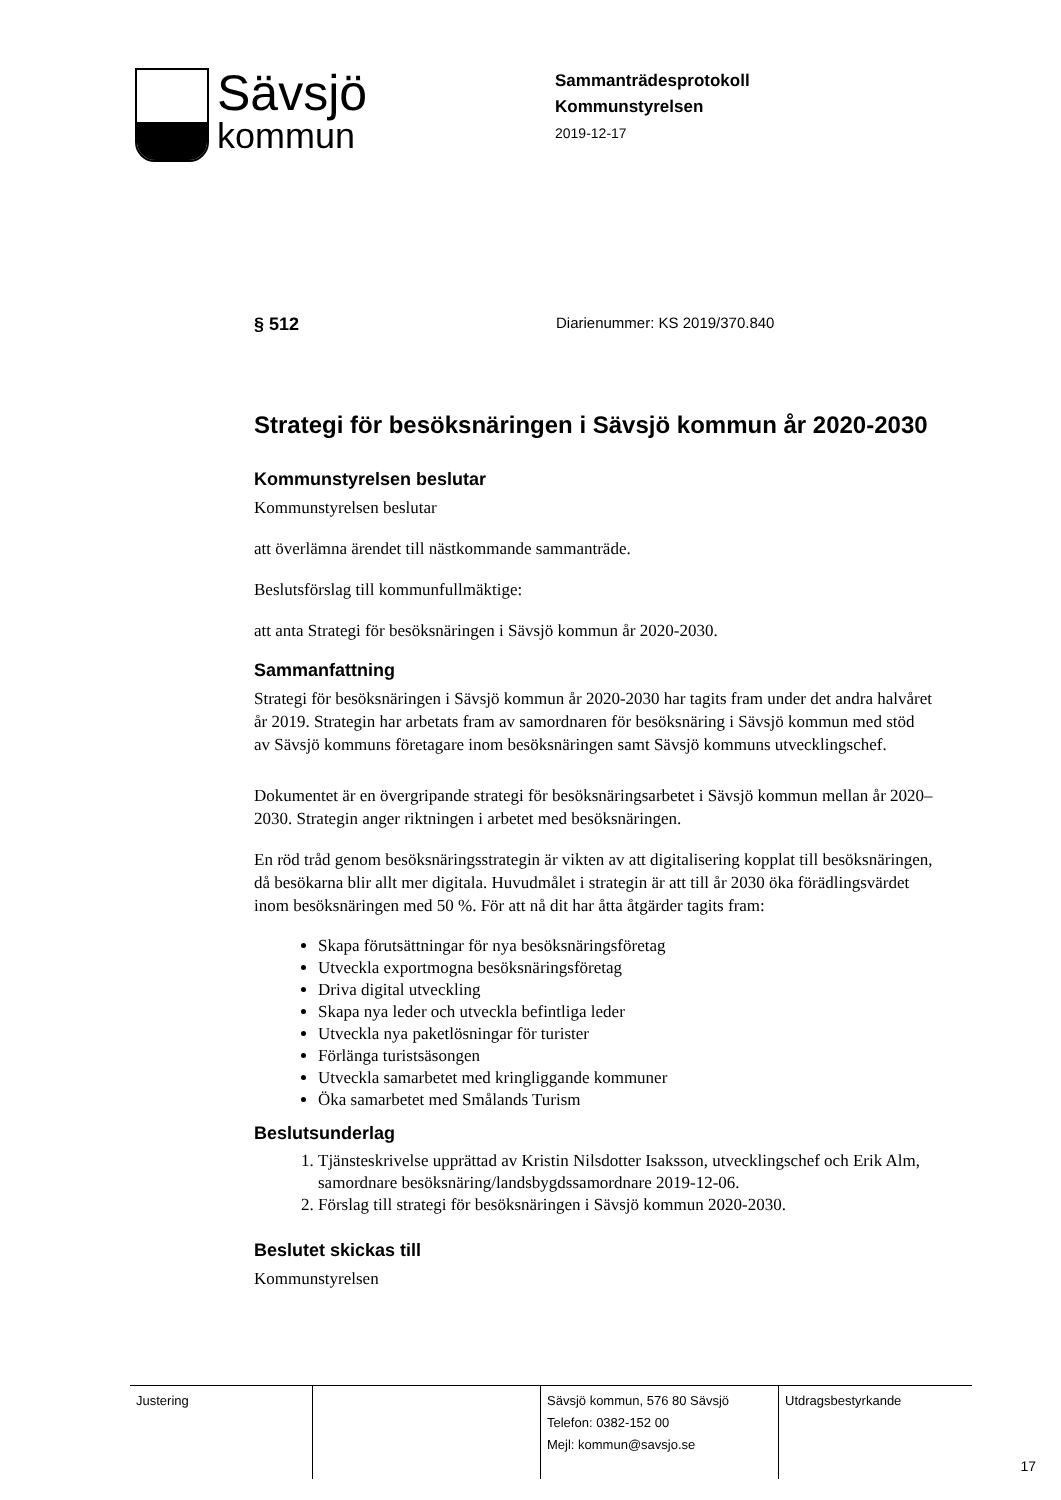Sävsjö
kommun
Sammanträdesprotokoll
Kommunstyrelsen
2019-12-17
§ 512 Diarienummer: KS 2019/370.840
Strategi för besöksnäringen i Sävsjö kommun år 2020-2030
Kommunstyrelsen beslutar
Kommunstyrelsen beslutar
att överlämna ärendet till nästkommande sammanträde.
Beslutsförslag till kommunfullmäktige:
att anta Strategi för besöksnäringen i Sävsjö kommun år 2020-2030.
Sammanfattning
Strategi för besöksnäringen i Sävsjö kommun år 2020-2030 har tagits fram under det andra halvåret år 2019. Strategin har arbetats fram av samordnaren för besöksnäring i Sävsjö kommun med stöd av Sävsjö kommuns företagare inom besöksnäringen samt Sävsjö kommuns utvecklingschef.
Dokumentet är en övergripande strategi för besöksnäringsarbetet i Sävsjö kommun mellan år 2020–2030. Strategin anger riktningen i arbetet med besöksnäringen.
En röd tråd genom besöksnäringsstrategin är vikten av att digitalisering kopplat till besöksnäringen, då besökarna blir allt mer digitala. Huvudmålet i strategin är att till år 2030 öka förädlingsvärdet inom besöksnäringen med 50 %. För att nå dit har åtta åtgärder tagits fram:
Skapa förutsättningar för nya besöksnäringsföretag
Utveckla exportmogna besöksnäringsföretag
Driva digital utveckling
Skapa nya leder och utveckla befintliga leder
Utveckla nya paketlösningar för turister
Förlänga turistsäsongen
Utveckla samarbetet med kringliggande kommuner
Öka samarbetet med Smålands Turism
Beslutsunderlag
1. Tjänsteskrivelse upprättad av Kristin Nilsdotter Isaksson, utvecklingschef och Erik Alm, samordnare besöksnäring/landsbygdssamordnare 2019-12-06.
2. Förslag till strategi för besöksnäringen i Sävsjö kommun 2020-2030.
Beslutet skickas till
Kommunstyrelsen
| Justering | | Sävsjö kommun, 576 80 Sävsjö Telefon: 0382-152 00 Mejl: kommun@savsjo.se | Utdragsbestyrkande |
17